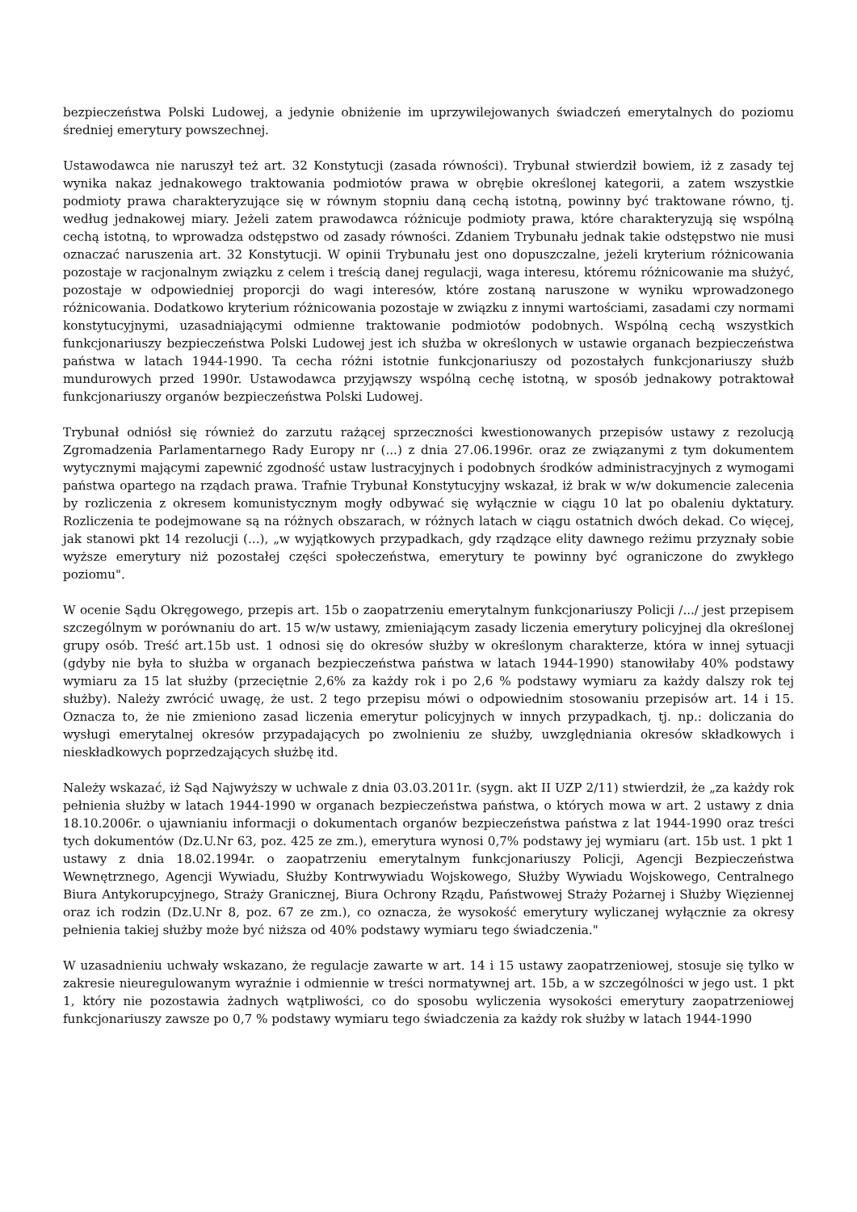bezpieczeństwa Polski Ludowej, a jedynie obniżenie im uprzywilejowanych świadczeń emerytalnych do poziomu średniej emerytury powszechnej.
Ustawodawca nie naruszył też art. 32 Konstytucji (zasada równości). Trybunał stwierdził bowiem, iż z zasady tej wynika nakaz jednakowego traktowania podmiotów prawa w obrębie określonej kategorii, a zatem wszystkie podmioty prawa charakteryzujące się w równym stopniu daną cechą istotną, powinny być traktowane równo, tj. według jednakowej miary. Jeżeli zatem prawodawca różnicuje podmioty prawa, które charakteryzują się wspólną cechą istotną, to wprowadza odstępstwo od zasady równości. Zdaniem Trybunału jednak takie odstępstwo nie musi oznaczać naruszenia art. 32 Konstytucji. W opinii Trybunału jest ono dopuszczalne, jeżeli kryterium różnicowania pozostaje w racjonalnym związku z celem i treścią danej regulacji, waga interesu, któremu różnicowanie ma służyć, pozostaje w odpowiedniej proporcji do wagi interesów, które zostaną naruszone w wyniku wprowadzonego różnicowania. Dodatkowo kryterium różnicowania pozostaje w związku z innymi wartościami, zasadami czy normami konstytucyjnymi, uzasadniającymi odmienne traktowanie podmiotów podobnych. Wspólną cechą wszystkich funkcjonariuszy bezpieczeństwa Polski Ludowej jest ich służba w określonych w ustawie organach bezpieczeństwa państwa w latach 1944-1990. Ta cecha różni istotnie funkcjonariuszy od pozostałych funkcjonariuszy służb mundurowych przed 1990r. Ustawodawca przyjąwszy wspólną cechę istotną, w sposób jednakowy potraktował funkcjonariuszy organów bezpieczeństwa Polski Ludowej.
Trybunał odniósł się również do zarzutu rażącej sprzeczności kwestionowanych przepisów ustawy z rezolucją Zgromadzenia Parlamentarnego Rady Europy nr (...) z dnia 27.06.1996r. oraz ze związanymi z tym dokumentem wytycznymi mającymi zapewnić zgodność ustaw lustracyjnych i podobnych środków administracyjnych z wymogami państwa opartego na rządach prawa. Trafnie Trybunał Konstytucyjny wskazał, iż brak w w/w dokumencie zalecenia by rozliczenia z okresem komunistycznym mogły odbywać się wyłącznie w ciągu 10 lat po obaleniu dyktatury. Rozliczenia te podejmowane są na różnych obszarach, w różnych latach w ciągu ostatnich dwóch dekad. Co więcej, jak stanowi pkt 14 rezolucji (...), „w wyjątkowych przypadkach, gdy rządzące elity dawnego reżimu przyznały sobie wyższe emerytury niż pozostałej części społeczeństwa, emerytury te powinny być ograniczone do zwykłego poziomu".
W ocenie Sądu Okręgowego, przepis art. 15b o zaopatrzeniu emerytalnym funkcjonariuszy Policji /.../ jest przepisem szczególnym w porównaniu do art. 15 w/w ustawy, zmieniającym zasady liczenia emerytury policyjnej dla określonej grupy osób. Treść art.15b ust. 1 odnosi się do okresów służby w określonym charakterze, która w innej sytuacji (gdyby nie była to służba w organach bezpieczeństwa państwa w latach 1944-1990) stanowiłaby 40% podstawy wymiaru za 15 lat służby (przeciętnie 2,6% za każdy rok i po 2,6 % podstawy wymiaru za każdy dalszy rok tej służby). Należy zwrócić uwagę, że ust. 2 tego przepisu mówi o odpowiednim stosowaniu przepisów art. 14 i 15. Oznacza to, że nie zmieniono zasad liczenia emerytur policyjnych w innych przypadkach, tj. np.: doliczania do wysługi emerytalnej okresów przypadających po zwolnieniu ze służby, uwzględniania okresów składkowych i nieskładkowych poprzedzających służbę itd.
Należy wskazać, iż Sąd Najwyższy w uchwale z dnia 03.03.2011r. (sygn. akt II UZP 2/11) stwierdził, że „za każdy rok pełnienia służby w latach 1944-1990 w organach bezpieczeństwa państwa, o których mowa w art. 2 ustawy z dnia 18.10.2006r. o ujawnianiu informacji o dokumentach organów bezpieczeństwa państwa z lat 1944-1990 oraz treści tych dokumentów (Dz.U.Nr 63, poz. 425 ze zm.), emerytura wynosi 0,7% podstawy jej wymiaru (art. 15b ust. 1 pkt 1 ustawy z dnia 18.02.1994r. o zaopatrzeniu emerytalnym funkcjonariuszy Policji, Agencji Bezpieczeństwa Wewnętrznego, Agencji Wywiadu, Służby Kontrwywiadu Wojskowego, Służby Wywiadu Wojskowego, Centralnego Biura Antykorupcyjnego, Straży Granicznej, Biura Ochrony Rządu, Państwowej Straży Pożarnej i Służby Więziennej oraz ich rodzin (Dz.U.Nr 8, poz. 67 ze zm.), co oznacza, że wysokość emerytury wyliczanej wyłącznie za okresy pełnienia takiej służby może być niższa od 40% podstawy wymiaru tego świadczenia."
W uzasadnieniu uchwały wskazano, że regulacje zawarte w art. 14 i 15 ustawy zaopatrzeniowej, stosuje się tylko w zakresie nieuregulowanym wyraźnie i odmiennie w treści normatywnej art. 15b, a w szczególności w jego ust. 1 pkt 1, który nie pozostawia żadnych wątpliwości, co do sposobu wyliczenia wysokości emerytury zaopatrzeniowej funkcjonariuszy zawsze po 0,7 % podstawy wymiaru tego świadczenia za każdy rok służby w latach 1944-1990